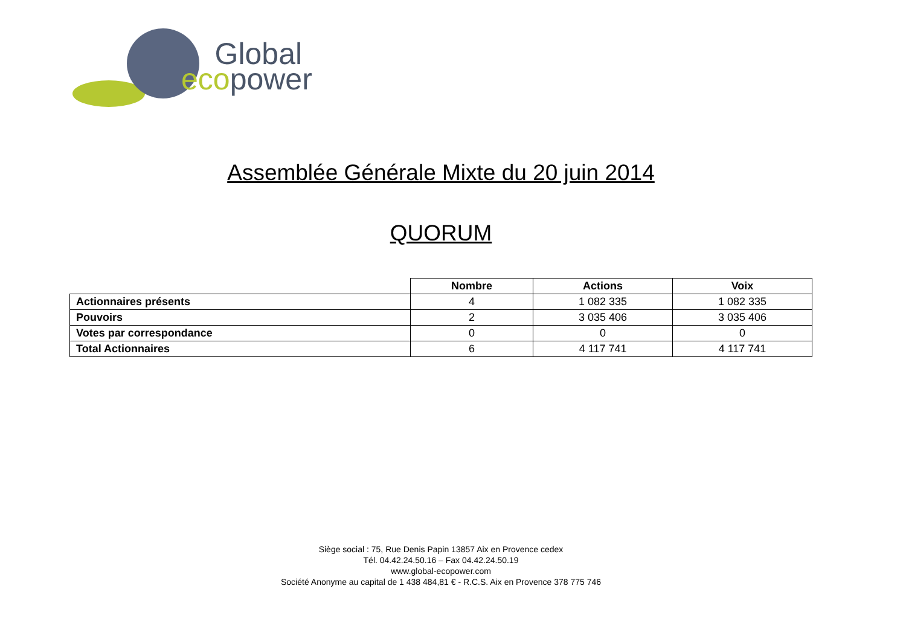Global
ecopower
Assemblée Générale Mixte du 20 juin 2014
QUORUM
| | Nombre | Actions | Voix |
| --- | --- | --- | --- |
| Actionnaires présents | 4 | 1 082 335 | 1 082 335 |
| Pouvoirs | 2 | 3 035 406 | 3 035 406 |
| Votes par correspondance | 0 | 0 | 0 |
| Total Actionnaires | 6 | 4 117 741 | 4 117 741 |
Siège social : 75, Rue Denis Papin 13857 Aix en Provence cedex
Tél. 04.42.24.50.16 – Fax 04.42.24.50.19
www.global-ecopower.com
Société Anonyme au capital de 1 438 484,81 € - R.C.S. Aix en Provence 378 775 746